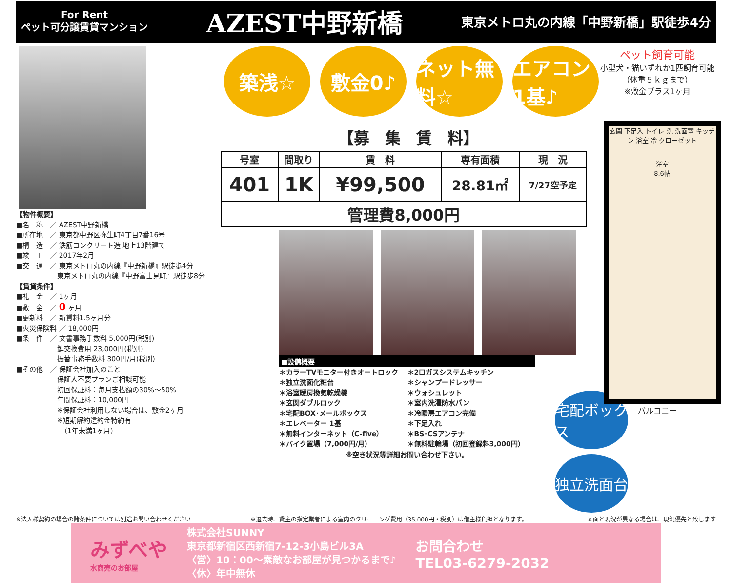For Rent
ペット可分譲賃貸マンション
AZEST中野新橋
東京メトロ丸の内線「中野新橋」駅徒歩4分
【物件概要】
■名　称　／ AZEST中野新橋
■所在地　／ 東京都中野区弥生町4丁目7番16号
■構　造　／ 鉄筋コンクリート造 地上13階建て
■竣　工　／ 2017年2月
■交　通　／ 東京メトロ丸の内線『中野新橋』駅徒歩4分
　　　　　　東京メトロ丸の内線『中野富士見町』駅徒歩8分
【賃貸条件】
■礼　金　／ 1ヶ月
■敷　金　／ 0 ヶ月
■更新料　／ 新賃料1.5ヶ月分
■火災保険料 ／ 18,000円
■条　件　／ 文書事務手数料 5,000円(税別)
　　　　　　鍵交換費用 23,000円(税別)
　　　　　　振替事務手数料 300円/月(税別)
■その他　／ 保証会社加入のこと
　　　　　　保証人不要プランご相談可能
　　　　　　初回保証料：毎月支払額の30%～50%
　　　　　　年間保証料：10,000円
　　　　　　※保証会社利用しない場合は、敷金2ヶ月
　　　　　　※短期解約違約金特約有
　　　　　　　（1年未満1ヶ月）
築浅☆ 敷金0♪ ネット無料☆
エアコン1基♪
【募　集　賃　料】
| 号室 | 間取り | 賃 料 | 専有面積 | 現 況 |
| --- | --- | --- | --- | --- |
| 401 | 1K | ¥99,500 | 28.81㎡ | 7/27空予定 |
| 管理費8,000円 | | | | |
■設備概要
＊カラーTVモニター付きオートロック ＊2口ガスシステムキッチン ＊独立洗面化粧台 ＊シャンプードレッサー ＊浴室暖房換気乾燥機 ＊ウォシュレット ＊玄関ダブルロック ＊室内洗濯防水パン ＊宅配BOX･メールボックス ＊冷暖房エアコン完備 ＊エレベーター 1基 ＊下足入れ ＊無料インターネット（C-five） ＊BS･CSアンテナ ＊バイク置場（7,000円/月） ＊無料駐輪場（初回登録料3,000円）
※空き状況等詳細お問い合わせ下さい。
宅配ボックス
独立洗面台
ペット飼育可能
小型犬・猫いずれか1匹飼育可能
（体重５ｋｇまで）
※敷金プラス1ヶ月
玄関 下足入 トイレ 洗 洗面室 キッチン 浴室 冷 クローゼット
洋室
8.6帖
バルコニー
※法人様契約の場合の諸条件については別途お問い合わせください ※退去時、貸主の指定業者による室内のクリーニング費用（35,000円・税別）は借主様負担となります。 図面と現況が異なる場合は、現況優先と致します
みずべや
水商売のお部屋
株式会社SUNNY
東京都新宿区西新宿7-12-3小島ビル3A
〈営〉10：00～素敵なお部屋が見つかるまで♪
〈休〉年中無休
お問合わせ
TEL03-6279-2032